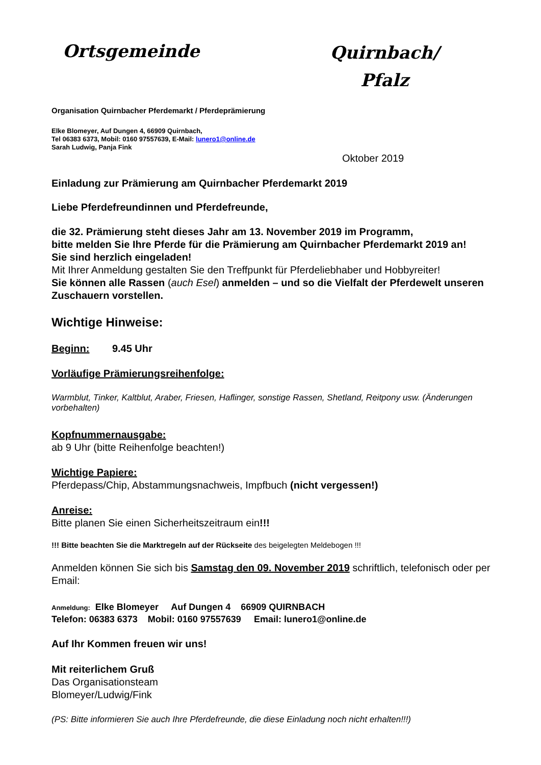Ortsgemeinde
Quirnbach/
Pfalz
Organisation Quirnbacher Pferdemarkt / Pferdeprämierung
Elke Blomeyer, Auf Dungen 4, 66909 Quirnbach,
Tel 06383 6373, Mobil: 0160 97557639, E-Mail: lunero1@online.de
Sarah Ludwig, Panja Fink
Oktober 2019
Einladung zur Prämierung am Quirnbacher Pferdemarkt 2019
Liebe Pferdefreundinnen und Pferdefreunde,
die 32. Prämierung steht dieses Jahr am 13. November 2019 im Programm,
bitte melden Sie Ihre Pferde für die Prämierung am Quirnbacher Pferdemarkt 2019 an!
Sie sind herzlich eingeladen!
Mit Ihrer Anmeldung gestalten Sie den Treffpunkt für Pferdeliebhaber und Hobbyreiter!
Sie können alle Rassen (auch Esel) anmelden – und so die Vielfalt der Pferdewelt unseren Zuschauern vorstellen.
Wichtige Hinweise:
Beginn: 9.45 Uhr
Vorläufige Prämierungsreihenfolge:
Warmblut, Tinker, Kaltblut, Araber, Friesen, Haflinger, sonstige Rassen, Shetland, Reitpony usw. (Änderungen vorbehalten)
Kopfnummernausgabe:
ab 9 Uhr (bitte Reihenfolge beachten!)
Wichtige Papiere:
Pferdepass/Chip, Abstammungsnachweis, Impfbuch (nicht vergessen!)
Anreise:
Bitte planen Sie einen Sicherheitszeitraum ein!!!
!!! Bitte beachten Sie die Marktregeln auf der Rückseite des beigelegten Meldebogen !!!
Anmelden können Sie sich bis Samstag den 09. November 2019 schriftlich, telefonisch oder per Email:
Anmeldung: Elke Blomeyer Auf Dungen 4 66909 QUIRNBACH
Telefon: 06383 6373 Mobil: 0160 97557639 Email: lunero1@online.de
Auf Ihr Kommen freuen wir uns!
Mit reiterlichem Gruß
Das Organisationsteam
Blomeyer/Ludwig/Fink
(PS: Bitte informieren Sie auch Ihre Pferdefreunde, die diese Einladung noch nicht erhalten!!!)